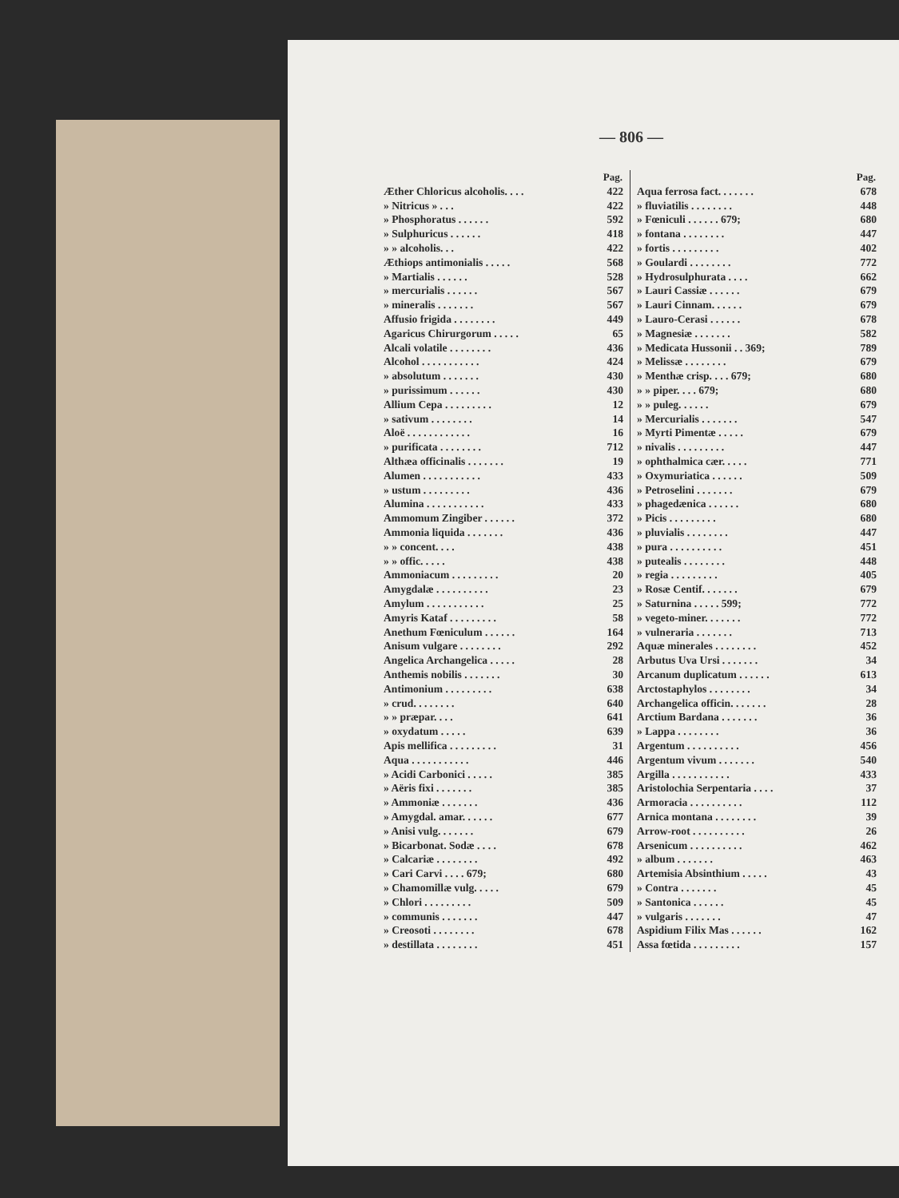— 806 —
| Pag. | |
| --- | --- |
| Æther Chloricus alcoholis. . . . | 422 |
| » Nitricus » . . . | 422 |
| » Phosphoratus . . . . . . | 592 |
| » Sulphuricus . . . . . . | 418 |
| » » alcoholis. . . | 422 |
| Æthiops antimonialis . . . . . | 568 |
| » Martialis . . . . . . | 528 |
| » mercurialis . . . . . . | 567 |
| » mineralis . . . . . . . | 567 |
| Affusio frigida . . . . . . . . | 449 |
| Agaricus Chirurgorum . . . . . | 65 |
| Alcali volatile . . . . . . . . | 436 |
| Alcohol . . . . . . . . . . . | 424 |
| » absolutum . . . . . . . | 430 |
| » purissimum . . . . . . | 430 |
| Allium Cepa . . . . . . . . . | 12 |
| » sativum . . . . . . . . | 14 |
| Aloë . . . . . . . . . . . . | 16 |
| » purificata . . . . . . . . | 712 |
| Althæa officinalis . . . . . . . | 19 |
| Alumen . . . . . . . . . . . | 433 |
| » ustum . . . . . . . . . | 436 |
| Alumina . . . . . . . . . . . | 433 |
| Ammomum Zingiber . . . . . . | 372 |
| Ammonia liquida . . . . . . . | 436 |
| » » concent. . . . | 438 |
| » » offic. . . . . | 438 |
| Ammoniacum . . . . . . . . . | 20 |
| Amygdalæ . . . . . . . . . . | 23 |
| Amylum . . . . . . . . . . . | 25 |
| Amyris Kataf . . . . . . . . . | 58 |
| Anethum Fœniculum . . . . . . | 164 |
| Anisum vulgare . . . . . . . . | 292 |
| Angelica Archangelica . . . . . | 28 |
| Anthemis nobilis . . . . . . . | 30 |
| Antimonium . . . . . . . . . | 638 |
| » crud. . . . . . . . | 640 |
| » » præpar. . . . | 641 |
| » oxydatum . . . . . | 639 |
| Apis mellifica . . . . . . . . . | 31 |
| Aqua . . . . . . . . . . . | 446 |
| » Acidi Carbonici . . . . . | 385 |
| » Aëris fixi . . . . . . . | 385 |
| » Ammoniæ . . . . . . . | 436 |
| » Amygdal. amar. . . . . . | 677 |
| » Anisi vulg. . . . . . . | 679 |
| » Bicarbonat. Sodæ . . . . | 678 |
| » Calcariæ . . . . . . . . | 492 |
| » Cari Carvi . . . . 679; | 680 |
| » Chamomillæ vulg. . . . . | 679 |
| » Chlori . . . . . . . . . | 509 |
| » communis . . . . . . . | 447 |
| » Creosoti . . . . . . . . | 678 |
| » destillata . . . . . . . . | 451 |
| Pag. | |
| --- | --- |
| Aqua ferrosa fact. . . . . . . | 678 |
| » fluviatilis . . . . . . . . | 448 |
| » Fœniculi . . . . . . 679; | 680 |
| » fontana . . . . . . . . | 447 |
| » fortis . . . . . . . . . | 402 |
| » Goulardi . . . . . . . . | 772 |
| » Hydrosulphurata . . . . | 662 |
| » Lauri Cassiæ . . . . . . | 679 |
| » Lauri Cinnam. . . . . . | 679 |
| » Lauro-Cerasi . . . . . . | 678 |
| » Magnesiæ . . . . . . . | 582 |
| » Medicata Hussonii . . 369; | 789 |
| » Melissæ . . . . . . . . | 679 |
| » Menthæ crisp. . . . 679; | 680 |
| » » piper. . . . 679; | 680 |
| » » puleg. . . . . . | 679 |
| » Mercurialis . . . . . . . | 547 |
| » Myrti Pimentæ . . . . . | 679 |
| » nivalis . . . . . . . . . | 447 |
| » ophthalmica cær. . . . . | 771 |
| » Oxymuriatica . . . . . . | 509 |
| » Petroselini . . . . . . . | 679 |
| » phagedænica . . . . . . | 680 |
| » Picis . . . . . . . . . | 680 |
| » pluvialis . . . . . . . . | 447 |
| » pura . . . . . . . . . . | 451 |
| » putealis . . . . . . . . | 448 |
| » regia . . . . . . . . . | 405 |
| » Rosæ Centif. . . . . . . | 679 |
| » Saturnina . . . . . 599; | 772 |
| » vegeto-miner. . . . . . . | 772 |
| » vulneraria . . . . . . . | 713 |
| Aquæ minerales . . . . . . . . | 452 |
| Arbutus Uva Ursi . . . . . . . | 34 |
| Arcanum duplicatum . . . . . . | 613 |
| Arctostaphylos . . . . . . . . | 34 |
| Archangelica officin. . . . . . . | 28 |
| Arctium Bardana . . . . . . . | 36 |
| » Lappa . . . . . . . . | 36 |
| Argentum . . . . . . . . . . | 456 |
| Argentum vivum . . . . . . . | 540 |
| Argilla . . . . . . . . . . . | 433 |
| Aristolochia Serpentaria . . . . | 37 |
| Armoracia . . . . . . . . . . | 112 |
| Arnica montana . . . . . . . . | 39 |
| Arrow-root . . . . . . . . . . | 26 |
| Arsenicum . . . . . . . . . . | 462 |
| » album . . . . . . . | 463 |
| Artemisia Absinthium . . . . . | 43 |
| » Contra . . . . . . . | 45 |
| » Santonica . . . . . . | 45 |
| » vulgaris . . . . . . . | 47 |
| Aspidium Filix Mas . . . . . . | 162 |
| Assa fœtida . . . . . . . . . | 157 |